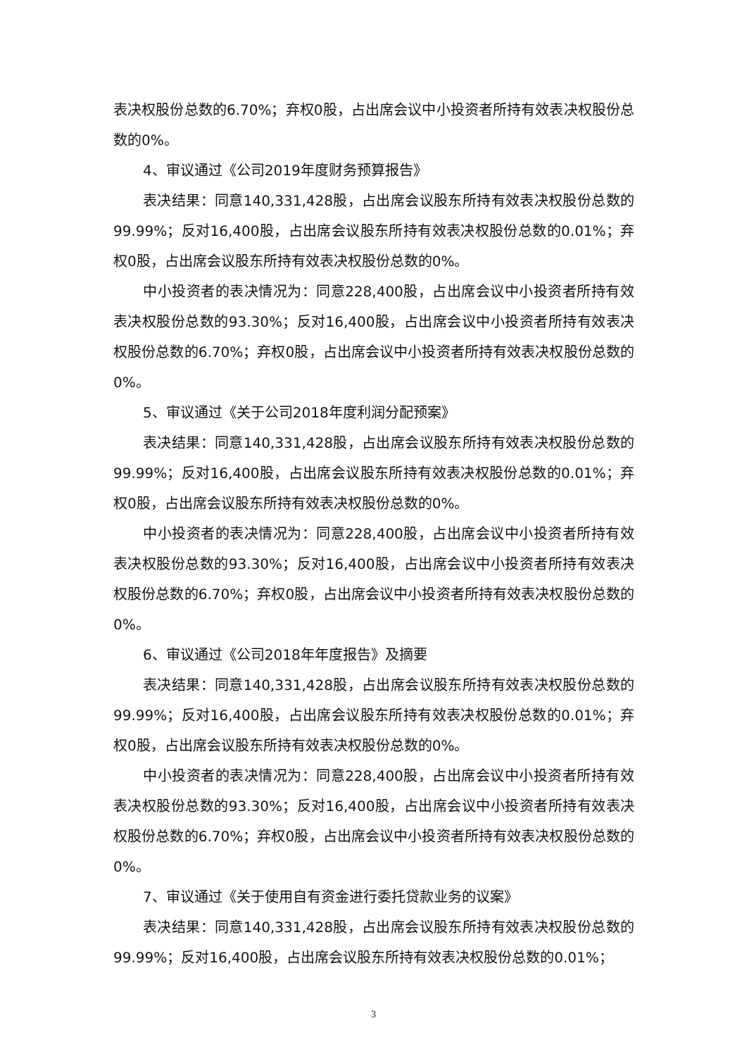表决权股份总数的6.70%；弃权0股，占出席会议中小投资者所持有效表决权股份总数的0%。
4、审议通过《公司2019年度财务预算报告》
表决结果：同意140,331,428股，占出席会议股东所持有效表决权股份总数的99.99%；反对16,400股，占出席会议股东所持有效表决权股份总数的0.01%；弃权0股，占出席会议股东所持有效表决权股份总数的0%。
中小投资者的表决情况为：同意228,400股，占出席会议中小投资者所持有效表决权股份总数的93.30%；反对16,400股，占出席会议中小投资者所持有效表决权股份总数的6.70%；弃权0股，占出席会议中小投资者所持有效表决权股份总数的0%。
5、审议通过《关于公司2018年度利润分配预案》
表决结果：同意140,331,428股，占出席会议股东所持有效表决权股份总数的99.99%；反对16,400股，占出席会议股东所持有效表决权股份总数的0.01%；弃权0股，占出席会议股东所持有效表决权股份总数的0%。
中小投资者的表决情况为：同意228,400股，占出席会议中小投资者所持有效表决权股份总数的93.30%；反对16,400股，占出席会议中小投资者所持有效表决权股份总数的6.70%；弃权0股，占出席会议中小投资者所持有效表决权股份总数的0%。
6、审议通过《公司2018年年度报告》及摘要
表决结果：同意140,331,428股，占出席会议股东所持有效表决权股份总数的99.99%；反对16,400股，占出席会议股东所持有效表决权股份总数的0.01%；弃权0股，占出席会议股东所持有效表决权股份总数的0%。
中小投资者的表决情况为：同意228,400股，占出席会议中小投资者所持有效表决权股份总数的93.30%；反对16,400股，占出席会议中小投资者所持有效表决权股份总数的6.70%；弃权0股，占出席会议中小投资者所持有效表决权股份总数的0%。
7、审议通过《关于使用自有资金进行委托贷款业务的议案》
表决结果：同意140,331,428股，占出席会议股东所持有效表决权股份总数的99.99%；反对16,400股，占出席会议股东所持有效表决权股份总数的0.01%；
3